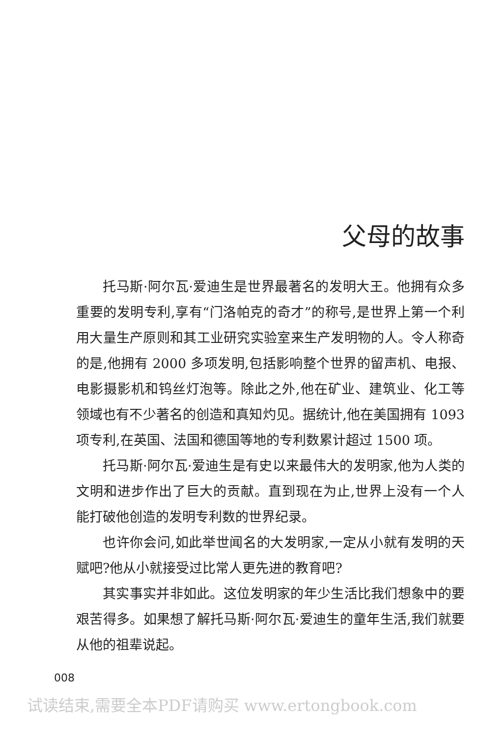父母的故事
托马斯·阿尔瓦·爱迪生是世界最著名的发明大王。他拥有众多重要的发明专利,享有“门洛帕克的奇才”的称号,是世界上第一个利用大量生产原则和其工业研究实验室来生产发明物的人。令人称奇的是,他拥有 2000 多项发明,包括影响整个世界的留声机、电报、电影摄影机和钨丝灯泡等。除此之外,他在矿业、建筑业、化工等领域也有不少著名的创造和真知灼见。据统计,他在美国拥有 1093 项专利,在英国、法国和德国等地的专利数累计超过 1500 项。
托马斯·阿尔瓦·爱迪生是有史以来最伟大的发明家,他为人类的文明和进步作出了巨大的贡献。直到现在为止,世界上没有一个人能打破他创造的发明专利数的世界纪录。
也许你会问,如此举世闻名的大发明家,一定从小就有发明的天赋吧?他从小就接受过比常人更先进的教育吧?
其实事实并非如此。这位发明家的年少生活比我们想象中的要艰苦得多。如果想了解托马斯·阿尔瓦·爱迪生的童年生活,我们就要从他的祖辈说起。
008
试读结束,需要全本PDF请购买 www.ertongbook.com